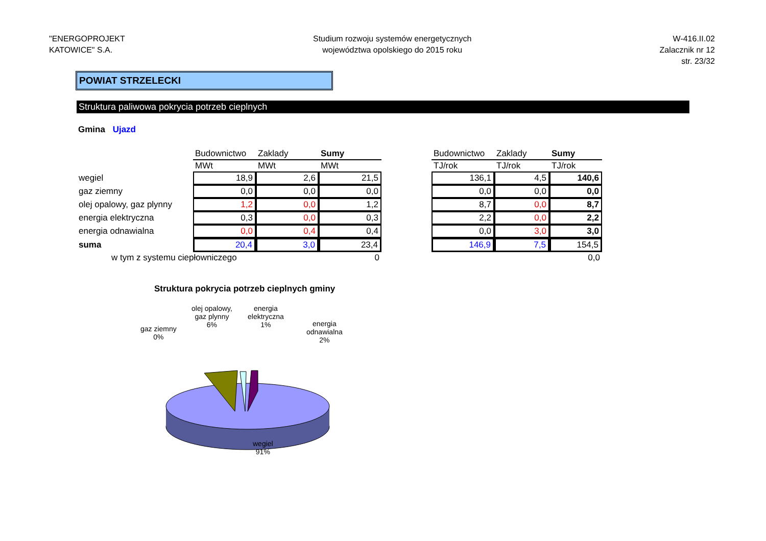"ENERGOPROJEKT
KATOWICE" S.A.
Studium rozwoju systemów energetycznych
województwa opolskiego do 2015 roku
W-416.II.02
Zalacznik nr 12
str. 23/32
POWIAT STRZELECKI
Struktura paliwowa pokrycia potrzeb cieplnych
Gmina Ujazd
| | Budownictwo | Zaklady | Sumy | | Budownictwo | Zaklady | Sumy |
| | MWt | MWt | MWt | | TJ/rok | TJ/rok | TJ/rok |
| wegiel | 18,9 | 2,6 | 21,5 | | 136,1 | 4,5 | 140,6 |
| gaz ziemny | 0,0 | 0,0 | 0,0 | | 0,0 | 0,0 | 0,0 |
| olej opalowy, gaz plynny | 1,2 | 0,0 | 1,2 | | 8,7 | 0,0 | 8,7 |
| energia elektryczna | 0,3 | 0,0 | 0,3 | | 2,2 | 0,0 | 2,2 |
| energia odnawialna | 0,0 | 0,4 | 0,4 | | 0,0 | 3,0 | 3,0 |
| suma | 20,4 | 3,0 | 23,4 | | 146,9 | 7,5 | 154,5 |
| w tym z systemu ciepłowniczego | | | 0 | | | | 0,0 |
Struktura pokrycia potrzeb cieplnych gminy
gaz ziemny
0%
olej opalowy,
gaz plynny
6%
energia
elektryczna
1%
energia
odnawialna
2%
wegiel
91%